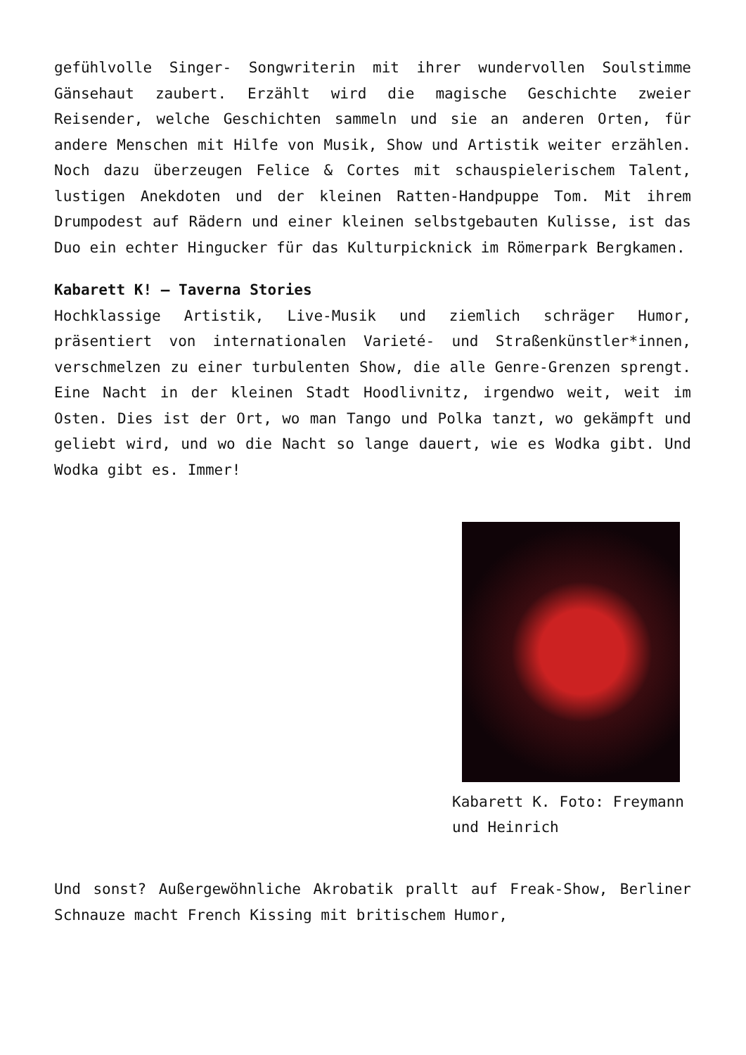gefühlvolle Singer- Songwriterin mit ihrer wundervollen Soulstimme Gänsehaut zaubert. Erzählt wird die magische Geschichte zweier Reisender, welche Geschichten sammeln und sie an anderen Orten, für andere Menschen mit Hilfe von Musik, Show und Artistik weiter erzählen. Noch dazu überzeugen Felice & Cortes mit schauspielerischem Talent, lustigen Anekdoten und der kleinen Ratten-Handpuppe Tom. Mit ihrem Drumpodest auf Rädern und einer kleinen selbstgebauten Kulisse, ist das Duo ein echter Hingucker für das Kulturpicknick im Römerpark Bergkamen.
Kabarett K! – Taverna Stories
Hochklassige Artistik, Live-Musik und ziemlich schräger Humor, präsentiert von internationalen Varieté- und Straßenkünstler*innen, verschmelzen zu einer turbulenten Show, die alle Genre-Grenzen sprengt. Eine Nacht in der kleinen Stadt Hoodlivnitz, irgendwo weit, weit im Osten. Dies ist der Ort, wo man Tango und Polka tanzt, wo gekämpft und geliebt wird, und wo die Nacht so lange dauert, wie es Wodka gibt. Und Wodka gibt es. Immer!
Kabarett K. Foto: Freymann und Heinrich
Und sonst? Außergewöhnliche Akrobatik prallt auf Freak-Show, Berliner Schnauze macht French Kissing mit britischem Humor,